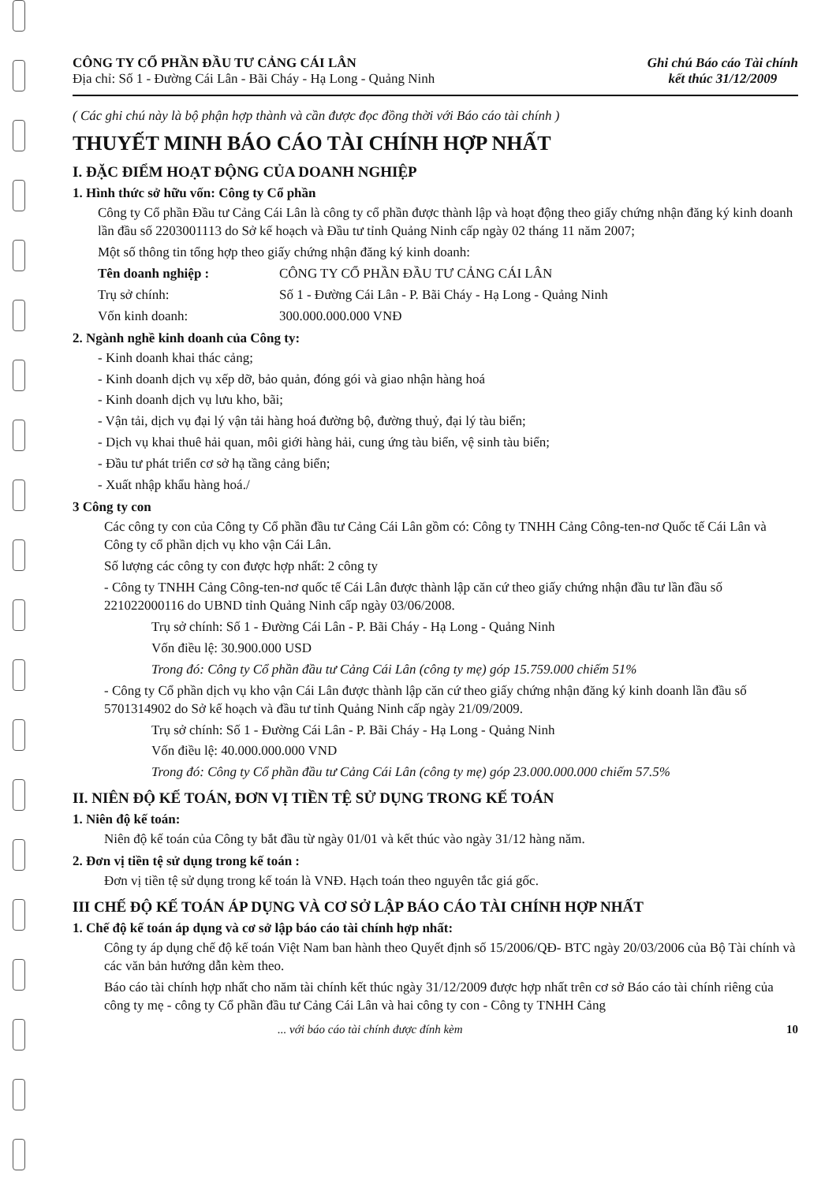CÔNG TY CỔ PHẦN ĐẦU TƯ CẢNG CÁI LÂN
Địa chỉ: Số 1 - Đường Cái Lân - Bãi Cháy - Hạ Long - Quảng Ninh
Ghi chú Báo cáo Tài chính
kết thúc 31/12/2009
( Các ghi chú này là bộ phận hợp thành và cần được đọc đồng thời với Báo cáo tài chính )
THUYẾT MINH BÁO CÁO TÀI CHÍNH HỢP NHẤT
I. ĐẶC ĐIỂM HOẠT ĐỘNG CỦA DOANH NGHIỆP
1. Hình thức sở hữu vốn: Công ty Cổ phần
Công ty Cổ phần Đầu tư Cảng Cái Lân là công ty cổ phần được thành lập và hoạt động theo giấy chứng nhận đăng ký kinh doanh lần đầu số 2203001113 do Sở kế hoạch và Đầu tư tỉnh Quảng Ninh cấp ngày 02 tháng 11 năm 2007;
Một số thông tin tổng hợp theo giấy chứng nhận đăng ký kinh doanh:
Tên doanh nghiệp : CÔNG TY CỔ PHẦN ĐẦU TƯ CẢNG CÁI LÂN
Trụ sở chính: Số 1 - Đường Cái Lân - P. Bãi Cháy - Hạ Long - Quảng Ninh
Vốn kinh doanh: 300.000.000.000 VNĐ
2. Ngành nghề kinh doanh của Công ty:
- Kinh doanh khai thác cảng;
- Kinh doanh dịch vụ xếp dỡ, bảo quản, đóng gói và giao nhận hàng hoá
- Kinh doanh dịch vụ lưu kho, bãi;
- Vận tải, dịch vụ đại lý vận tải hàng hoá đường bộ, đường thuỷ, đại lý tàu biển;
- Dịch vụ khai thuê hải quan, môi giới hàng hải, cung ứng tàu biển, vệ sinh tàu biển;
- Đầu tư phát triển cơ sở hạ tầng cảng biển;
- Xuất nhập khẩu hàng hoá./
3 Công ty con
Các công ty con của Công ty Cổ phần đầu tư Cảng Cái Lân gồm có: Công ty TNHH Cảng Công-ten-nơ Quốc tế Cái Lân và Công ty cổ phần dịch vụ kho vận Cái Lân.
Số lượng các công ty con được hợp nhất: 2 công ty
- Công ty TNHH Cảng Công-ten-nơ quốc tế Cái Lân được thành lập căn cứ theo giấy chứng nhận đầu tư lần đầu số 221022000116 do UBND tỉnh Quảng Ninh cấp ngày 03/06/2008.
Trụ sở chính: Số 1 - Đường Cái Lân - P. Bãi Cháy - Hạ Long - Quảng Ninh
Vốn điều lệ: 30.900.000 USD
Trong đó: Công ty Cổ phần đầu tư Cảng Cái Lân (công ty mẹ) góp 15.759.000 chiếm 51%
- Công ty Cổ phần dịch vụ kho vận Cái Lân được thành lập căn cứ theo giấy chứng nhận đăng ký kinh doanh lần đầu số 5701314902 do Sở kế hoạch và đầu tư tỉnh Quảng Ninh cấp ngày 21/09/2009.
Trụ sở chính: Số 1 - Đường Cái Lân - P. Bãi Cháy - Hạ Long - Quảng Ninh
Vốn điều lệ: 40.000.000.000 VND
Trong đó: Công ty Cổ phần đầu tư Cảng Cái Lân (công ty mẹ) góp 23.000.000.000 chiếm 57.5%
II. NIÊN ĐỘ KẾ TOÁN, ĐƠN VỊ TIỀN TỆ SỬ DỤNG TRONG KẾ TOÁN
1. Niên độ kế toán:
Niên độ kế toán của Công ty bắt đầu từ ngày 01/01 và kết thúc vào ngày 31/12 hàng năm.
2. Đơn vị tiền tệ sử dụng trong kế toán :
Đơn vị tiền tệ sử dụng trong kế toán là VNĐ. Hạch toán theo nguyên tắc giá gốc.
III CHẾ ĐỘ KẾ TOÁN ÁP DỤNG VÀ CƠ SỞ LẬP BÁO CÁO TÀI CHÍNH HỢP NHẤT
1. Chế độ kế toán áp dụng và cơ sở lập báo cáo tài chính hợp nhất:
Công ty áp dụng chế độ kế toán Việt Nam ban hành theo Quyết định số 15/2006/QĐ- BTC ngày 20/03/2006 của Bộ Tài chính và các văn bản hướng dẫn kèm theo.
Báo cáo tài chính hợp nhất cho năm tài chính kết thúc ngày 31/12/2009 được hợp nhất trên cơ sở Báo cáo tài chính riêng của công ty mẹ - công ty Cổ phần đầu tư Cảng Cái Lân và hai công ty con - Công ty TNHH Cảng
... với báo cáo tài chính được đính kèm 10